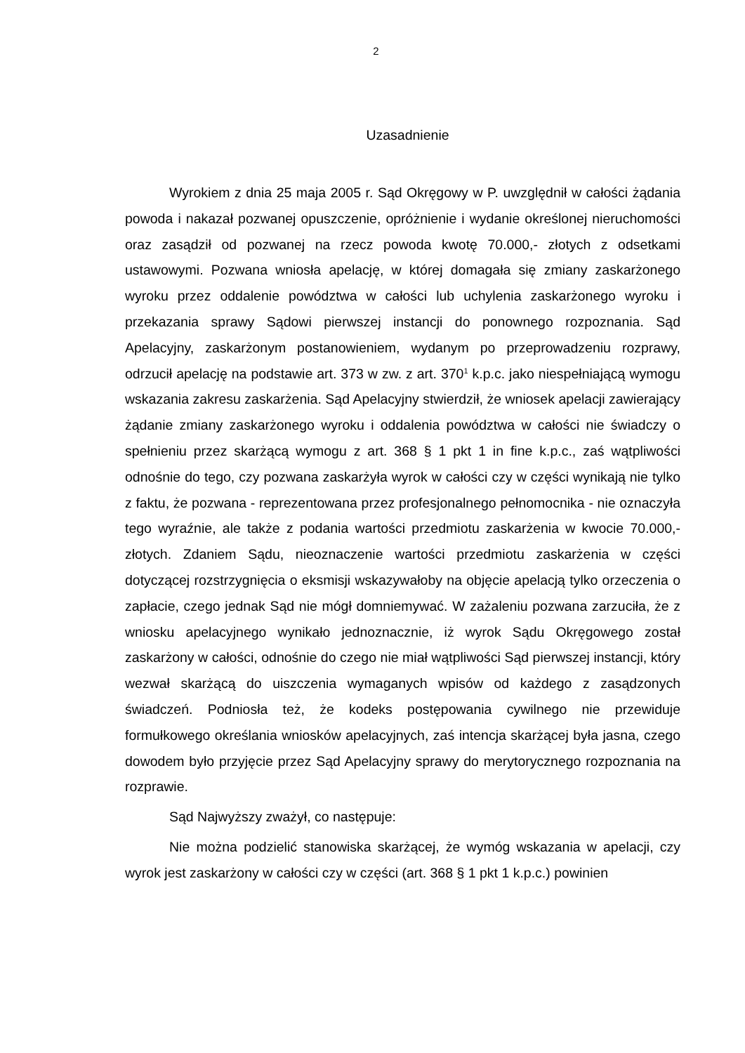2
Uzasadnienie
Wyrokiem z dnia 25 maja 2005 r. Sąd Okręgowy w P. uwzględnił w całości żądania powoda i nakazał pozwanej opuszczenie, opróżnienie i wydanie określonej nieruchomości oraz zasądził od pozwanej na rzecz powoda kwotę 70.000,- złotych z odsetkami ustawowymi. Pozwana wniosła apelację, w której domagała się zmiany zaskarżonego wyroku przez oddalenie powództwa w całości lub uchylenia zaskarżonego wyroku i przekazania sprawy Sądowi pierwszej instancji do ponownego rozpoznania. Sąd Apelacyjny, zaskarżonym postanowieniem, wydanym po przeprowadzeniu rozprawy, odrzucił apelację na podstawie art. 373 w zw. z art. 370<sup>1</sup> k.p.c. jako niespełniającą wymogu wskazania zakresu zaskarżenia. Sąd Apelacyjny stwierdził, że wniosek apelacji zawierający żądanie zmiany zaskarżonego wyroku i oddalenia powództwa w całości nie świadczy o spełnieniu przez skarżącą wymogu z art. 368 § 1 pkt 1 in fine k.p.c., zaś wątpliwości odnośnie do tego, czy pozwana zaskarżyła wyrok w całości czy w części wynikają nie tylko z faktu, że pozwana - reprezentowana przez profesjonalnego pełnomocnika - nie oznaczyła tego wyraźnie, ale także z podania wartości przedmiotu zaskarżenia w kwocie 70.000,- złotych. Zdaniem Sądu, nieoznaczenie wartości przedmiotu zaskarżenia w części dotyczącej rozstrzygnięcia o eksmisji wskazywałoby na objęcie apelacją tylko orzeczenia o zapłacie, czego jednak Sąd nie mógł domniemywać. W zażaleniu pozwana zarzuciła, że z wniosku apelacyjnego wynikało jednoznacznie, iż wyrok Sądu Okręgowego został zaskarżony w całości, odnośnie do czego nie miał wątpliwości Sąd pierwszej instancji, który wezwał skarżącą do uiszczenia wymaganych wpisów od każdego z zasądzonych świadczeń. Podniosła też, że kodeks postępowania cywilnego nie przewiduje formułkowego określania wniosków apelacyjnych, zaś intencja skarżącej była jasna, czego dowodem było przyjęcie przez Sąd Apelacyjny sprawy do merytorycznego rozpoznania na rozprawie.
Sąd Najwyższy zważył, co następuje:
Nie można podzielić stanowiska skarżącej, że wymóg wskazania w apelacji, czy wyrok jest zaskarżony w całości czy w części (art. 368 § 1 pkt 1 k.p.c.) powinien